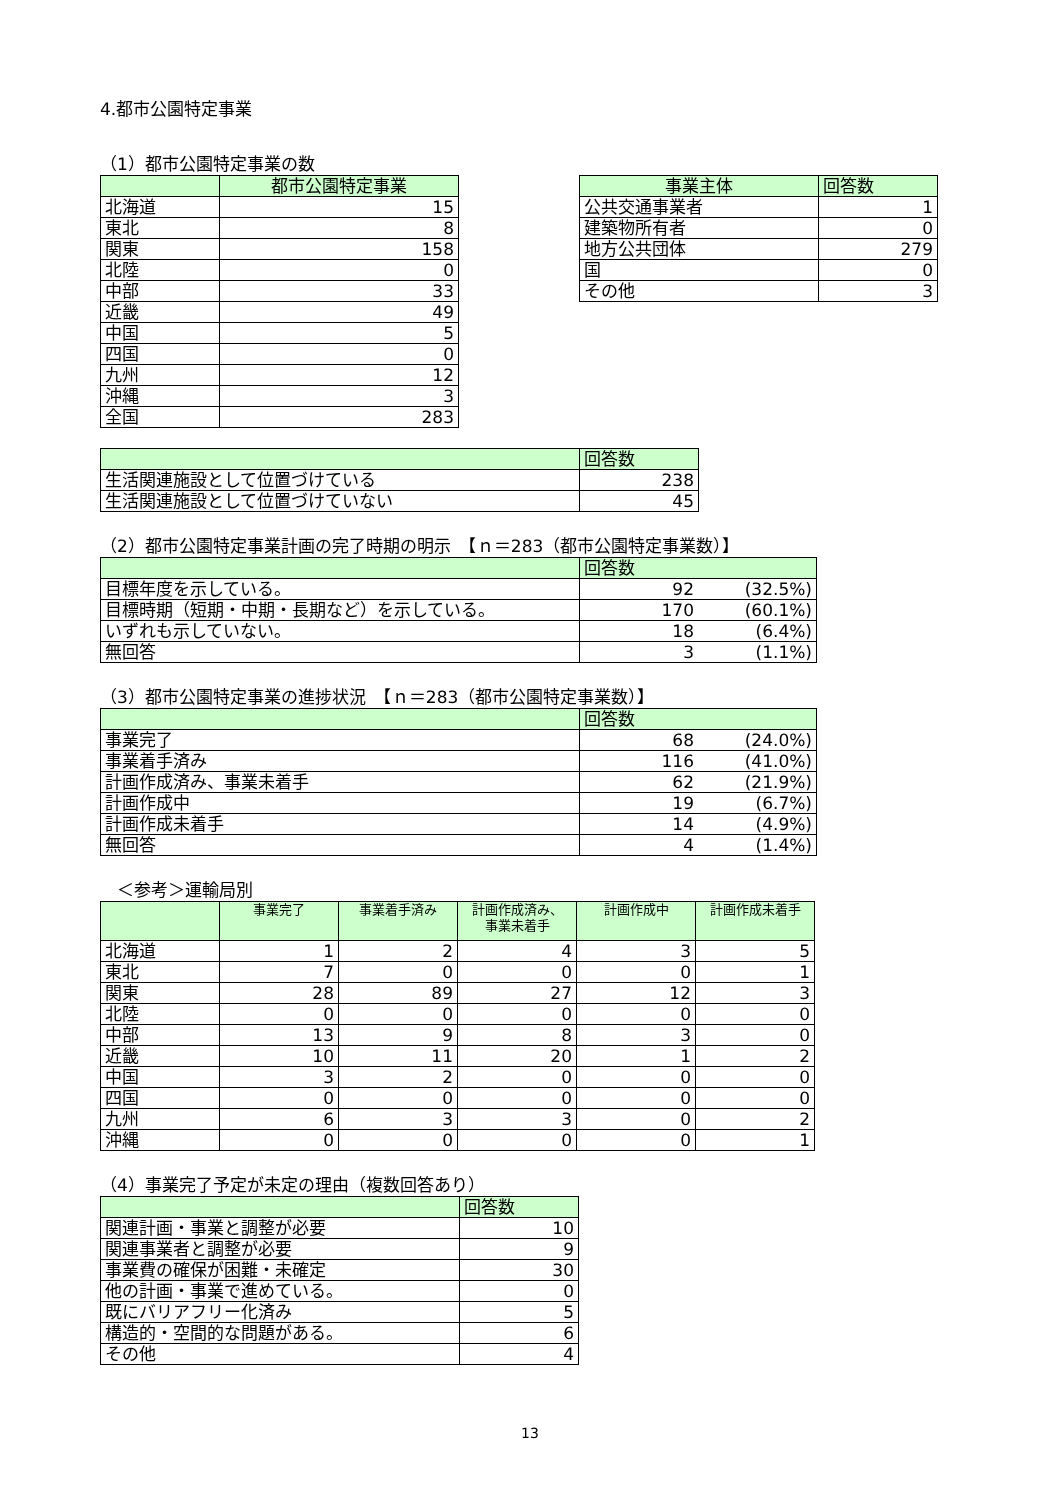4.都市公園特定事業
（1）都市公園特定事業の数
| | 都市公園特定事業 |
| --- | --- |
| 北海道 | 15 |
| 東北 | 8 |
| 関東 | 158 |
| 北陸 | 0 |
| 中部 | 33 |
| 近畿 | 49 |
| 中国 | 5 |
| 四国 | 0 |
| 九州 | 12 |
| 沖縄 | 3 |
| 全国 | 283 |
| 事業主体 | 回答数 |
| --- | --- |
| 公共交通事業者 | 1 |
| 建築物所有者 | 0 |
| 地方公共団体 | 279 |
| 国 | 0 |
| その他 | 3 |
| | 回答数 |
| --- | --- |
| 生活関連施設として位置づけている | 238 |
| 生活関連施設として位置づけていない | 45 |
（2）都市公園特定事業計画の完了時期の明示　【ｎ＝283（都市公園特定事業数）】
| | 回答数 | |
| --- | --- | --- |
| 目標年度を示している。 | 92 | (32.5%) |
| 目標時期（短期・中期・長期など）を示している。 | 170 | (60.1%) |
| いずれも示していない。 | 18 | (6.4%) |
| 無回答 | 3 | (1.1%) |
（3）都市公園特定事業の進捗状況　【ｎ＝283（都市公園特定事業数）】
| | 回答数 | |
| --- | --- | --- |
| 事業完了 | 68 | (24.0%) |
| 事業着手済み | 116 | (41.0%) |
| 計画作成済み、事業未着手 | 62 | (21.9%) |
| 計画作成中 | 19 | (6.7%) |
| 計画作成未着手 | 14 | (4.9%) |
| 無回答 | 4 | (1.4%) |
　＜参考＞運輸局別
| | 事業完了 | 事業着手済み | 計画作成済み、 事業未着手 | 計画作成中 | 計画作成未着手 |
| --- | --- | --- | --- | --- | --- |
| 北海道 | 1 | 2 | 4 | 3 | 5 |
| 東北 | 7 | 0 | 0 | 0 | 1 |
| 関東 | 28 | 89 | 27 | 12 | 3 |
| 北陸 | 0 | 0 | 0 | 0 | 0 |
| 中部 | 13 | 9 | 8 | 3 | 0 |
| 近畿 | 10 | 11 | 20 | 1 | 2 |
| 中国 | 3 | 2 | 0 | 0 | 0 |
| 四国 | 0 | 0 | 0 | 0 | 0 |
| 九州 | 6 | 3 | 3 | 0 | 2 |
| 沖縄 | 0 | 0 | 0 | 0 | 1 |
（4）事業完了予定が未定の理由（複数回答あり）
| | 回答数 |
| --- | --- |
| 関連計画・事業と調整が必要 | 10 |
| 関連事業者と調整が必要 | 9 |
| 事業費の確保が困難・未確定 | 30 |
| 他の計画・事業で進めている。 | 0 |
| 既にバリアフリー化済み | 5 |
| 構造的・空間的な問題がある。 | 6 |
| その他 | 4 |
13